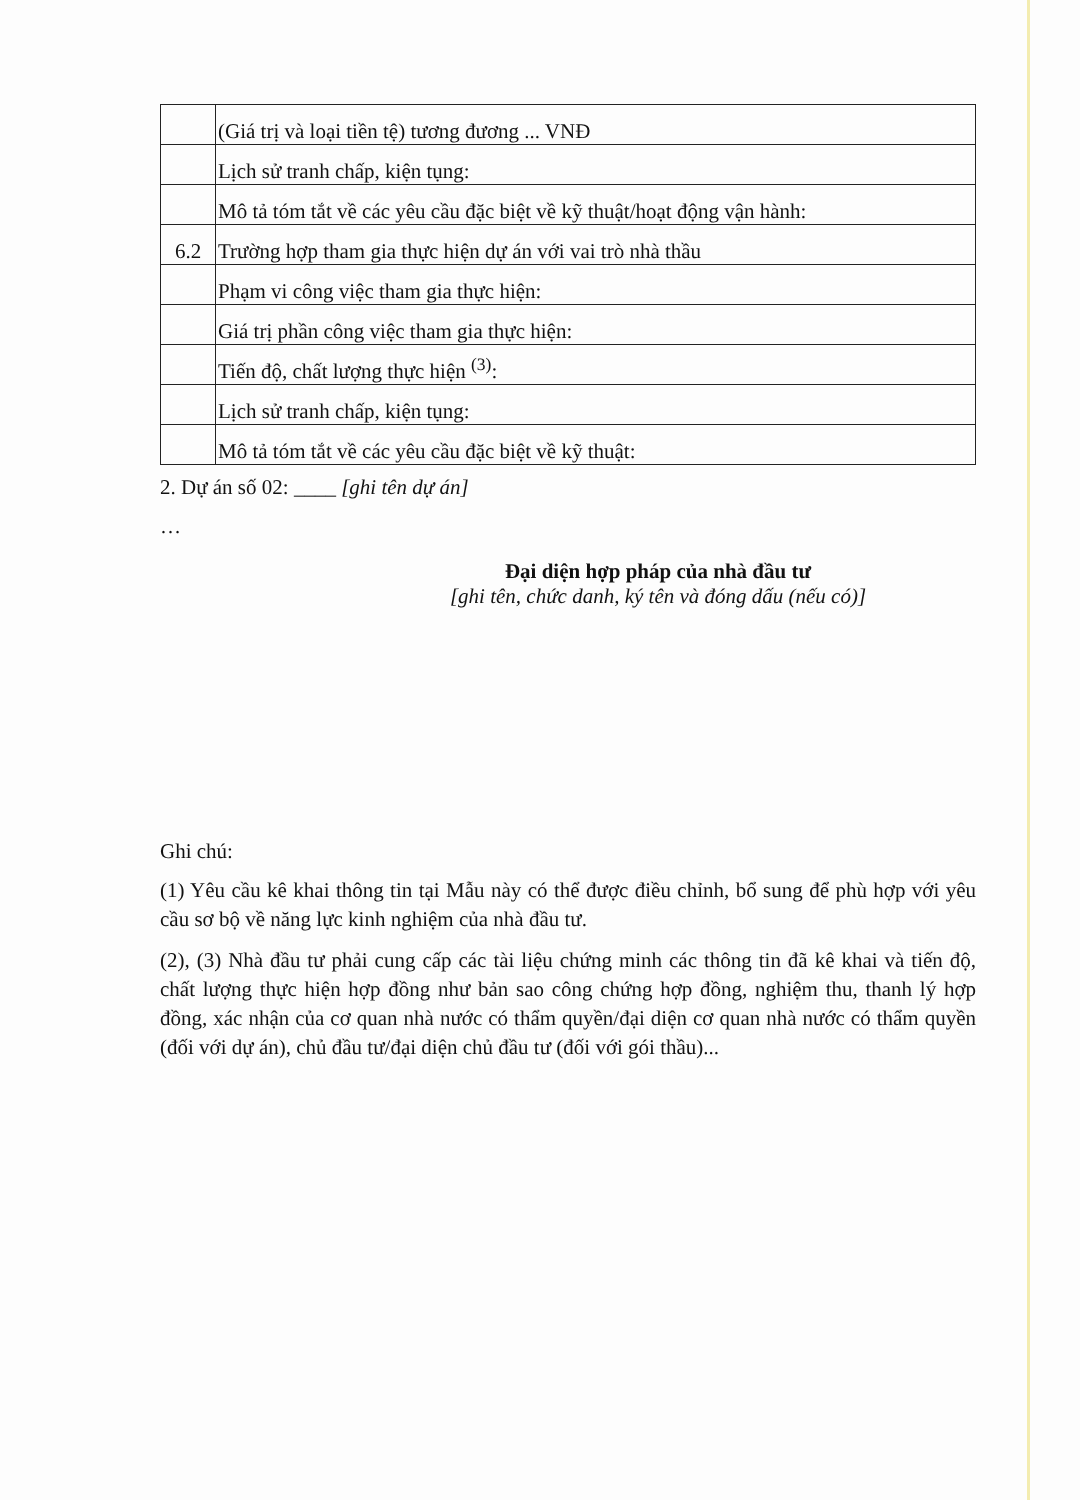| | (Giá trị và loại tiền tệ) tương đương ... VNĐ |
| | Lịch sử tranh chấp, kiện tụng: |
| | Mô tả tóm tắt về các yêu cầu đặc biệt về kỹ thuật/hoạt động vận hành: |
| 6.2 | Trường hợp tham gia thực hiện dự án với vai trò nhà thầu |
| | Phạm vi công việc tham gia thực hiện: |
| | Giá trị phần công việc tham gia thực hiện: |
| | Tiến độ, chất lượng thực hiện <sup>(3)</sup>: |
| | Lịch sử tranh chấp, kiện tụng: |
| | Mô tả tóm tắt về các yêu cầu đặc biệt về kỹ thuật: |
2. Dự án số 02: ____ [ghi tên dự án]
…
Đại diện hợp pháp của nhà đầu tư
[ghi tên, chức danh, ký tên và đóng dấu (nếu có)]
Ghi chú:
(1) Yêu cầu kê khai thông tin tại Mẫu này có thể được điều chỉnh, bổ sung để phù hợp với yêu cầu sơ bộ về năng lực kinh nghiệm của nhà đầu tư.
(2), (3) Nhà đầu tư phải cung cấp các tài liệu chứng minh các thông tin đã kê khai và tiến độ, chất lượng thực hiện hợp đồng như bản sao công chứng hợp đồng, nghiệm thu, thanh lý hợp đồng, xác nhận của cơ quan nhà nước có thẩm quyền/đại diện cơ quan nhà nước có thẩm quyền (đối với dự án), chủ đầu tư/đại diện chủ đầu tư (đối với gói thầu)...